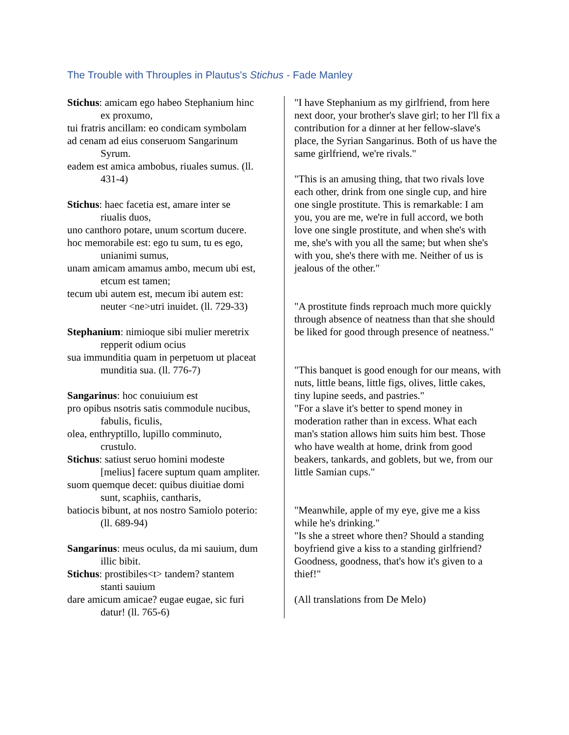The Trouble with Throuples in Plautus's Stichus - Fade Manley
Stichus: amicam ego habeo Stephanium hinc
ex proxumo,
tui fratris ancillam: eo condicam symbolam
ad cenam ad eius conseruom Sangarinum
Syrum.
eadem est amica ambobus, riuales sumus. (ll.
431-4)
Stichus: haec facetia est, amare inter se
riualis duos,
uno canthoro potare, unum scortum ducere.
hoc memorabile est: ego tu sum, tu es ego,
unianimi sumus,
unam amicam amamus ambo, mecum ubi est,
etcum est tamen;
tecum ubi autem est, mecum ibi autem est:
neuter <ne>utri inuidet. (ll. 729-33)
Stephanium: nimioque sibi mulier meretrix
repperit odium ocius
sua immunditia quam in perpetuom ut placeat
munditia sua. (ll. 776-7)
Sangarinus: hoc conuiuium est
pro opibus nsotris satis commodule nucibus,
fabulis, ficulis,
olea, enthryptillo, lupillo comminuto,
crustulo.
Stichus: satiust seruo homini modeste
[melius] facere suptum quam ampliter.
suom quemque decet: quibus diuitiae domi
sunt, scaphiis, cantharis,
batiocis bibunt, at nos nostro Samiolo poterio:
(ll. 689-94)
Sangarinus: meus oculus, da mi sauium, dum
illic bibit.
Stichus: prostibiles<t> tandem? stantem
stanti sauium
dare amicum amicae? eugae eugae, sic furi
datur! (ll. 765-6)
"I have Stephanium as my girlfriend, from here next door, your brother's slave girl; to her I'll fix a contribution for a dinner at her fellow-slave's place, the Syrian Sangarinus. Both of us have the same girlfriend, we're rivals."
"This is an amusing thing, that two rivals love each other, drink from one single cup, and hire one single prostitute. This is remarkable: I am you, you are me, we're in full accord, we both love one single prostitute, and when she's with me, she's with you all the same; but when she's with you, she's there with me. Neither of us is jealous of the other."
"A prostitute finds reproach much more quickly through absence of neatness than that she should be liked for good through presence of neatness."
"This banquet is good enough for our means, with nuts, little beans, little figs, olives, little cakes, tiny lupine seeds, and pastries."
"For a slave it's better to spend money in moderation rather than in excess. What each man's station allows him suits him best. Those who have wealth at home, drink from good beakers, tankards, and goblets, but we, from our little Samian cups."
"Meanwhile, apple of my eye, give me a kiss while he's drinking."
"Is she a street whore then? Should a standing boyfriend give a kiss to a standing girlfriend? Goodness, goodness, that's how it's given to a thief!"
(All translations from De Melo)